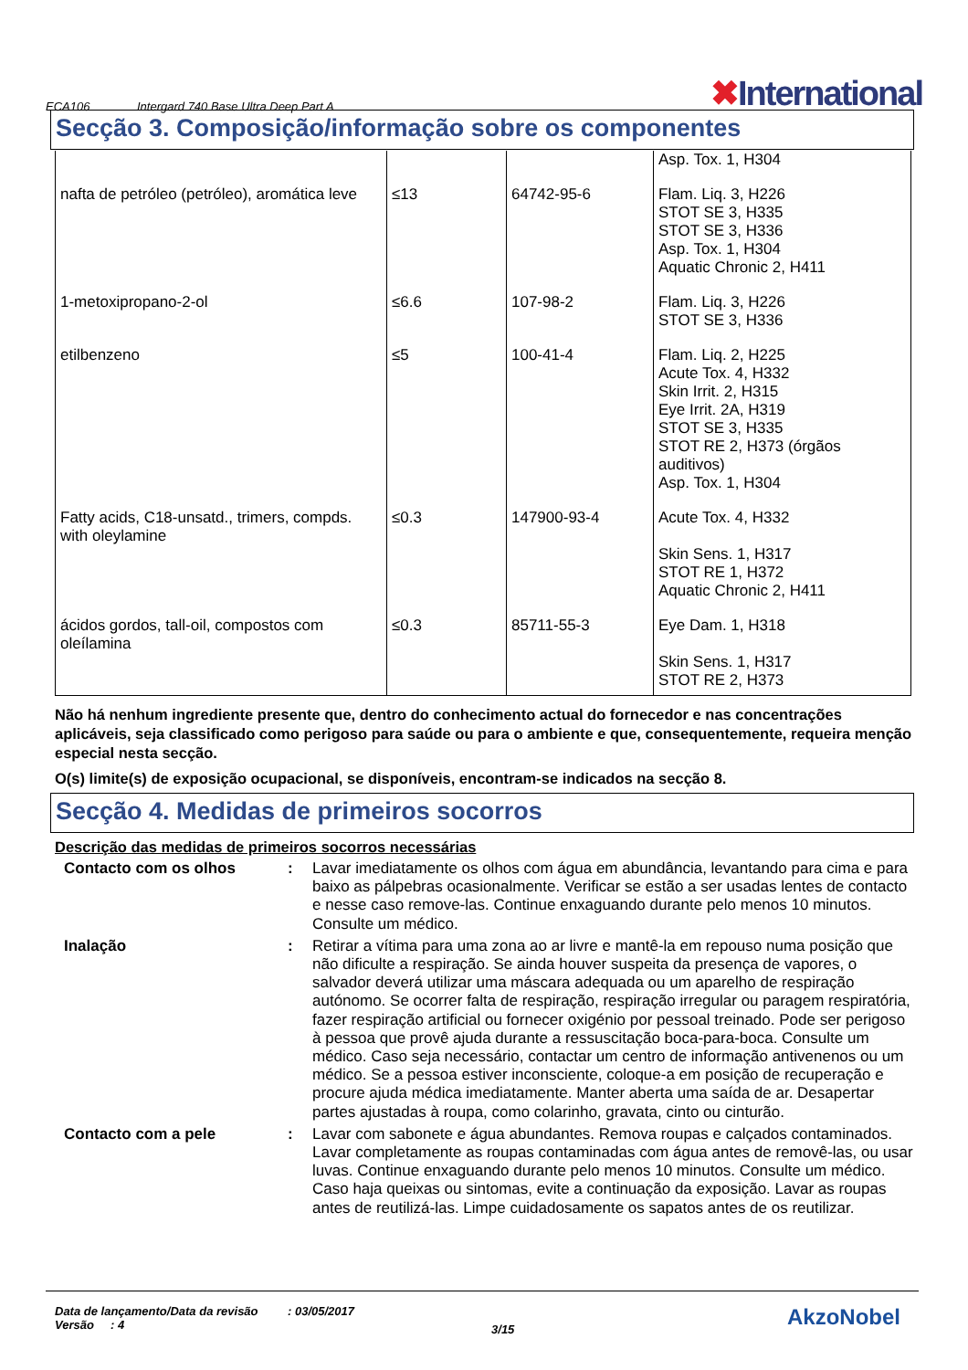ECA106 Intergard 740 Base Ultra Deep Part A ✖International
Secção 3. Composição/informação sobre os componentes
| | | | Asp. Tox. 1, H304 |
| nafta de petróleo (petróleo), aromática leve | ≤13 | 64742-95-6 | Flam. Liq. 3, H226 STOT SE 3, H335 STOT SE 3, H336 Asp. Tox. 1, H304 Aquatic Chronic 2, H411 |
| 1-metoxipropano-2-ol | ≤6.6 | 107-98-2 | Flam. Liq. 3, H226 STOT SE 3, H336 |
| etilbenzeno | ≤5 | 100-41-4 | Flam. Liq. 2, H225 Acute Tox. 4, H332 Skin Irrit. 2, H315 Eye Irrit. 2A, H319 STOT SE 3, H335 STOT RE 2, H373 (órgãos auditivos) Asp. Tox. 1, H304 |
| Fatty acids, C18-unsatd., trimers, compds. with oleylamine | ≤0.3 | 147900-93-4 | Acute Tox. 4, H332 Skin Sens. 1, H317 STOT RE 1, H372 Aquatic Chronic 2, H411 |
| ácidos gordos, tall-oil, compostos com oleílamina | ≤0.3 | 85711-55-3 | Eye Dam. 1, H318 Skin Sens. 1, H317 STOT RE 2, H373 |
Não há nenhum ingrediente presente que, dentro do conhecimento actual do fornecedor e nas concentrações aplicáveis, seja classificado como perigoso para saúde ou para o ambiente e que, consequentemente, requeira menção especial nesta secção.
O(s) limite(s) de exposição ocupacional, se disponíveis, encontram-se indicados na secção 8.
Secção 4. Medidas de primeiros socorros
Descrição das medidas de primeiros socorros necessárias
| Contacto com os olhos | : | Lavar imediatamente os olhos com água em abundância, levantando para cima e para baixo as pálpebras ocasionalmente. Verificar se estão a ser usadas lentes de contacto e nesse caso remove-las. Continue enxaguando durante pelo menos 10 minutos. Consulte um médico. |
| Inalação | : | Retirar a vítima para uma zona ao ar livre e mantê-la em repouso numa posição que não dificulte a respiração. Se ainda houver suspeita da presença de vapores, o salvador deverá utilizar uma máscara adequada ou um aparelho de respiração autónomo. Se ocorrer falta de respiração, respiração irregular ou paragem respiratória, fazer respiração artificial ou fornecer oxigénio por pessoal treinado. Pode ser perigoso à pessoa que provê ajuda durante a ressuscitação boca-para-boca. Consulte um médico. Caso seja necessário, contactar um centro de informação antivenenos ou um médico. Se a pessoa estiver inconsciente, coloque-a em posição de recuperação e procure ajuda médica imediatamente. Manter aberta uma saída de ar. Desapertar partes ajustadas à roupa, como colarinho, gravata, cinto ou cinturão. |
| Contacto com a pele | : | Lavar com sabonete e água abundantes. Remova roupas e calçados contaminados. Lavar completamente as roupas contaminadas com água antes de removê-las, ou usar luvas. Continue enxaguando durante pelo menos 10 minutos. Consulte um médico. Caso haja queixas ou sintomas, evite a continuação da exposição. Lavar as roupas antes de reutilizá-las. Limpe cuidadosamente os sapatos antes de os reutilizar. |
Data de lançamento/Data da revisão : 03/05/2017
Versão : 4
3/15
AkzoNobel